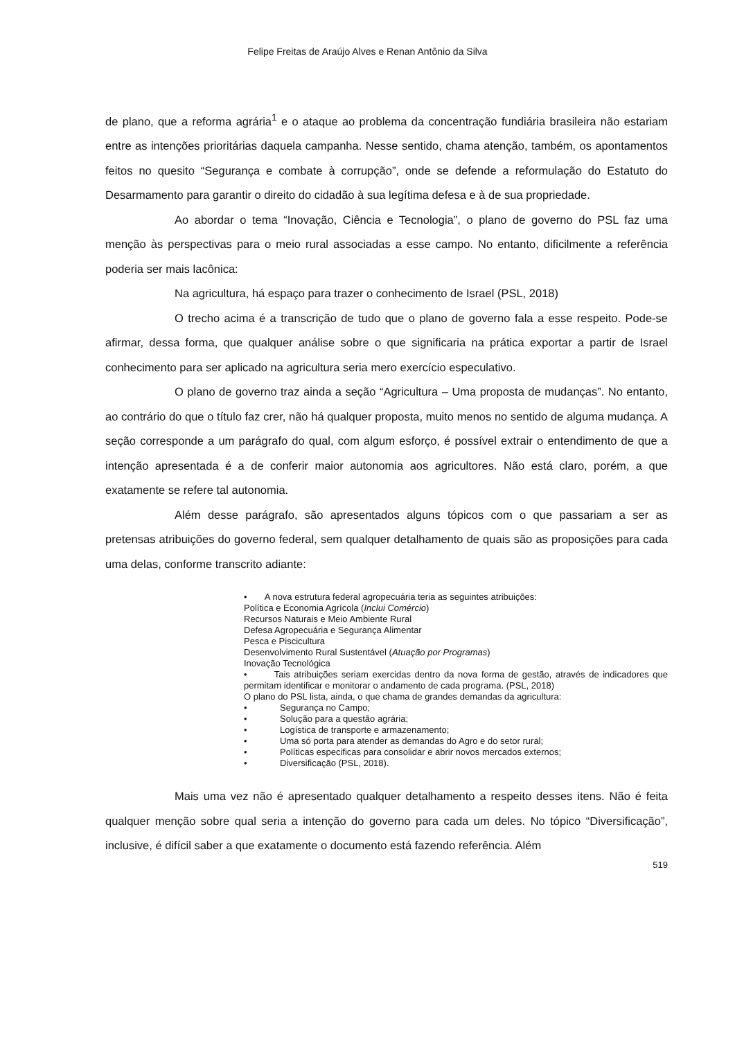Felipe Freitas de Araújo Alves e Renan Antônio da Silva
de plano, que a reforma agrária<sup>1</sup> e o ataque ao problema da concentração fundiária brasileira não estariam entre as intenções prioritárias daquela campanha. Nesse sentido, chama atenção, também, os apontamentos feitos no quesito “Segurança e combate à corrupção”, onde se defende a reformulação do Estatuto do Desarmamento para garantir o direito do cidadão à sua legítima defesa e à de sua propriedade.
Ao abordar o tema “Inovação, Ciência e Tecnologia”, o plano de governo do PSL faz uma menção às perspectivas para o meio rural associadas a esse campo. No entanto, dificilmente a referência poderia ser mais lacônica:
Na agricultura, há espaço para trazer o conhecimento de Israel (PSL, 2018)
O trecho acima é a transcrição de tudo que o plano de governo fala a esse respeito. Pode-se afirmar, dessa forma, que qualquer análise sobre o que significaria na prática exportar a partir de Israel conhecimento para ser aplicado na agricultura seria mero exercício especulativo.
O plano de governo traz ainda a seção “Agricultura – Uma proposta de mudanças”. No entanto, ao contrário do que o título faz crer, não há qualquer proposta, muito menos no sentido de alguma mudança. A seção corresponde a um parágrafo do qual, com algum esforço, é possível extrair o entendimento de que a intenção apresentada é a de conferir maior autonomia aos agricultores. Não está claro, porém, a que exatamente se refere tal autonomia.
Além desse parágrafo, são apresentados alguns tópicos com o que passariam a ser as pretensas atribuições do governo federal, sem qualquer detalhamento de quais são as proposições para cada uma delas, conforme transcrito adiante:
• A nova estrutura federal agropecuária teria as seguintes atribuições:
Política e Economia Agrícola (Inclui Comércio)
Recursos Naturais e Meio Ambiente Rural
Defesa Agropecuária e Segurança Alimentar
Pesca e Piscicultura
Desenvolvimento Rural Sustentável (Atuação por Programas)
Inovação Tecnológica
• Tais atribuições seriam exercidas dentro da nova forma de gestão, através de indicadores que permitam identificar e monitorar o andamento de cada programa. (PSL, 2018)
O plano do PSL lista, ainda, o que chama de grandes demandas da agricultura:
• Segurança no Campo;
• Solução para a questão agrária;
• Logística de transporte e armazenamento;
• Uma só porta para atender as demandas do Agro e do setor rural;
• Políticas especificas para consolidar e abrir novos mercados externos;
• Diversificação (PSL, 2018).
Mais uma vez não é apresentado qualquer detalhamento a respeito desses itens. Não é feita qualquer menção sobre qual seria a intenção do governo para cada um deles. No tópico “Diversificação”, inclusive, é difícil saber a que exatamente o documento está fazendo referência. Além
519